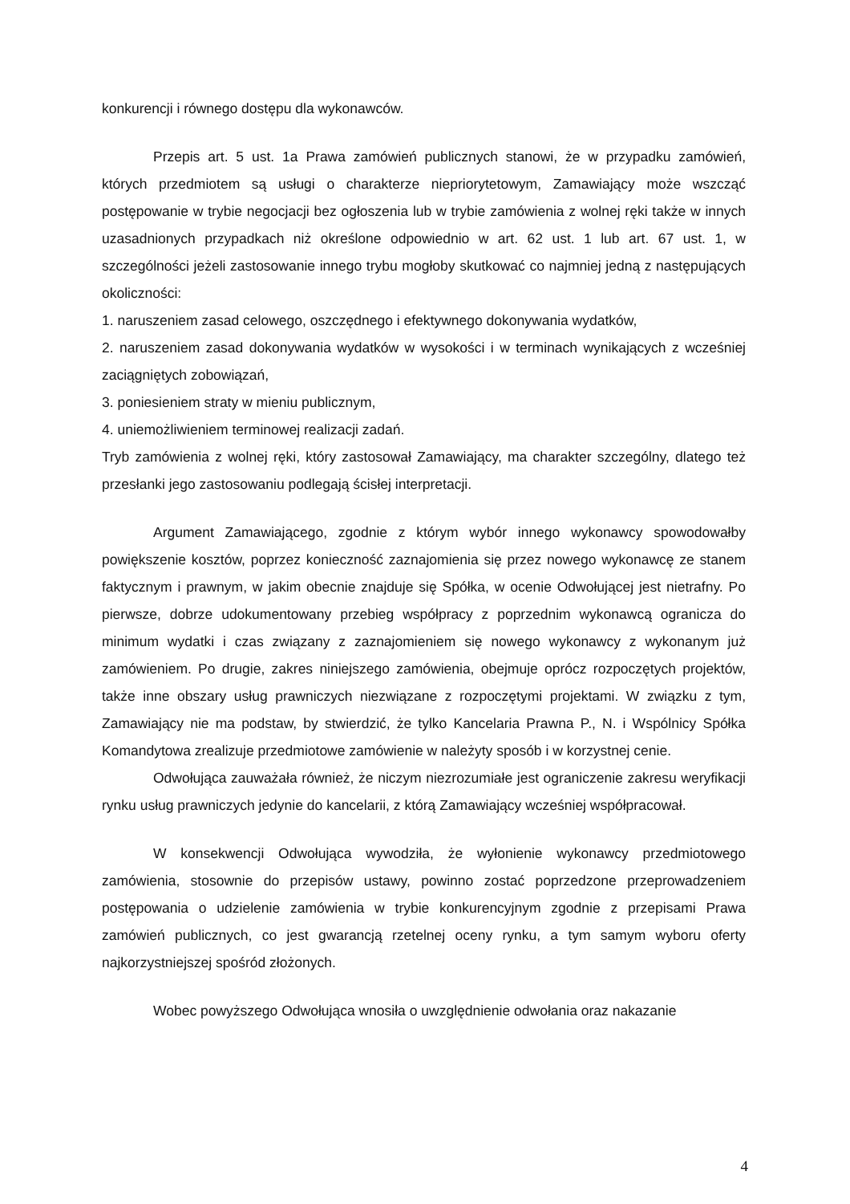konkurencji i równego dostępu dla wykonawców.
Przepis art. 5 ust. 1a Prawa zamówień publicznych stanowi, że w przypadku zamówień, których przedmiotem są usługi o charakterze niepriorytetowym, Zamawiający może wszcząć postępowanie w trybie negocjacji bez ogłoszenia lub w trybie zamówienia z wolnej ręki także w innych uzasadnionych przypadkach niż określone odpowiednio w art. 62 ust. 1 lub art. 67 ust. 1, w szczególności jeżeli zastosowanie innego trybu mogłoby skutkować co najmniej jedną z następujących okoliczności:
1. naruszeniem zasad celowego, oszczędnego i efektywnego dokonywania wydatków,
2. naruszeniem zasad dokonywania wydatków w wysokości i w terminach wynikających z wcześniej zaciągniętych zobowiązań,
3. poniesieniem straty w mieniu publicznym,
4. uniemożliwieniem terminowej realizacji zadań.
Tryb zamówienia z wolnej ręki, który zastosował Zamawiający, ma charakter szczególny, dlatego też przesłanki jego zastosowaniu podlegają ścisłej interpretacji.
Argument Zamawiającego, zgodnie z którym wybór innego wykonawcy spowodowałby powiększenie kosztów, poprzez konieczność zaznajomienia się przez nowego wykonawcę ze stanem faktycznym i prawnym, w jakim obecnie znajduje się Spółka, w ocenie Odwołującej jest nietrafny. Po pierwsze, dobrze udokumentowany przebieg współpracy z poprzednim wykonawcą ogranicza do minimum wydatki i czas związany z zaznajomieniem się nowego wykonawcy z wykonanym już zamówieniem. Po drugie, zakres niniejszego zamówienia, obejmuje oprócz rozpoczętych projektów, także inne obszary usług prawniczych niezwiązane z rozpoczętymi projektami. W związku z tym, Zamawiający nie ma podstaw, by stwierdzić, że tylko Kancelaria Prawna P., N. i Wspólnicy Spółka Komandytowa zrealizuje przedmiotowe zamówienie w należyty sposób i w korzystnej cenie.
Odwołująca zauważała również, że niczym niezrozumiałe jest ograniczenie zakresu weryfikacji rynku usług prawniczych jedynie do kancelarii, z którą Zamawiający wcześniej współpracował.
W konsekwencji Odwołująca wywodziła, że wyłonienie wykonawcy przedmiotowego zamówienia, stosownie do przepisów ustawy, powinno zostać poprzedzone przeprowadzeniem postępowania o udzielenie zamówienia w trybie konkurencyjnym zgodnie z przepisami Prawa zamówień publicznych, co jest gwarancją rzetelnej oceny rynku, a tym samym wyboru oferty najkorzystniejszej spośród złożonych.
Wobec powyższego Odwołująca wnosiła o uwzględnienie odwołania oraz nakazanie
4